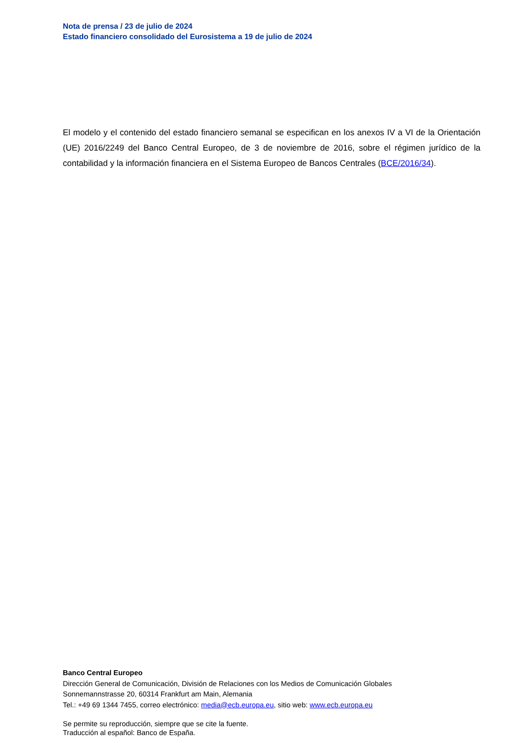Nota de prensa / 23 de julio de 2024
Estado financiero consolidado del Eurosistema a 19 de julio de 2024
El modelo y el contenido del estado financiero semanal se especifican en los anexos IV a VI de la Orientación (UE) 2016/2249 del Banco Central Europeo, de 3 de noviembre de 2016, sobre el régimen jurídico de la contabilidad y la información financiera en el Sistema Europeo de Bancos Centrales (BCE/2016/34).
Banco Central Europeo
Dirección General de Comunicación, División de Relaciones con los Medios de Comunicación Globales
Sonnemannstrasse 20, 60314 Frankfurt am Main, Alemania
Tel.: +49 69 1344 7455, correo electrónico: media@ecb.europa.eu, sitio web: www.ecb.europa.eu
Se permite su reproducción, siempre que se cite la fuente.
Traducción al español: Banco de España.